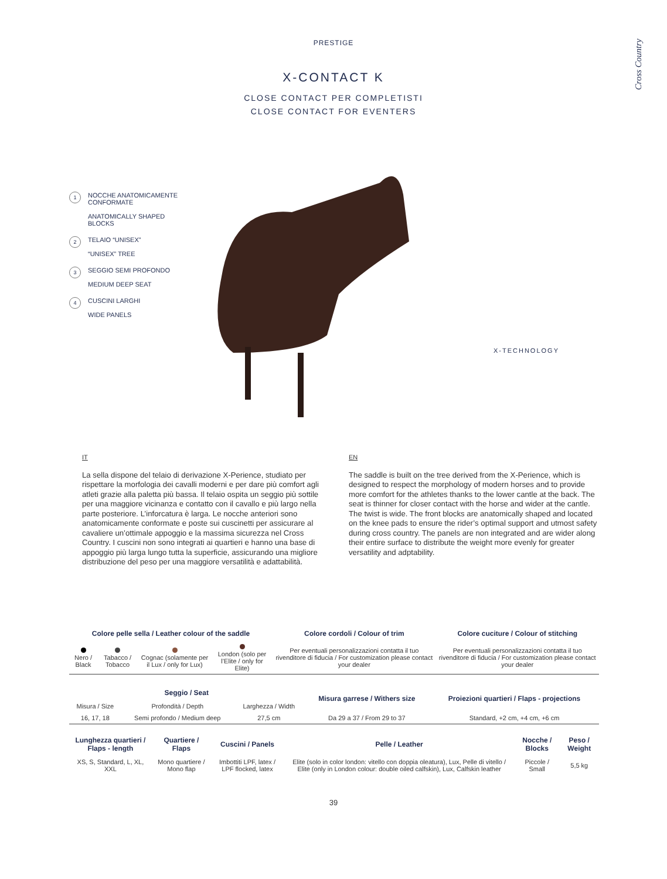Cross Country
PRESTIGE
X-CONTACT K
CLOSE CONTACT PER COMPLETISTI
CLOSE CONTACT FOR EVENTERS
1 NOCCHE ANATOMICAMENTE CONFORMATE
ANATOMICALLY SHAPED BLOCKS
2 TELAIO “UNISEX”
“UNISEX” TREE
3 SEGGIO SEMI PROFONDO
MEDIUM DEEP SEAT
4 CUSCINI LARGHI
WIDE PANELS
X-TECHNOLOGY
IT
La sella dispone del telaio di derivazione X-Perience, studiato per rispettare la morfologia dei cavalli moderni e per dare più comfort agli atleti grazie alla paletta più bassa. Il telaio ospita un seggio più sottile per una maggiore vicinanza e contatto con il cavallo e più largo nella parte posteriore. L’inforcatura è larga. Le nocche anteriori sono anatomicamente conformate e poste sui cuscinetti per assicurare al cavaliere un’ottimale appoggio e la massima sicurezza nel Cross Country. I cuscini non sono integrati ai quartieri e hanno una base di appoggio più larga lungo tutta la superficie, assicurando una migliore distribuzione del peso per una maggiore versatilità e adattabilità.
EN
The saddle is built on the tree derived from the X-Perience, which is designed to respect the morphology of modern horses and to provide more comfort for the athletes thanks to the lower cantle at the back. The seat is thinner for closer contact with the horse and wider at the cantle. The twist is wide. The front blocks are anatomically shaped and located on the knee pads to ensure the rider’s optimal support and utmost safety during cross country. The panels are non integrated and are wider along their entire surface to distribute the weight more evenly for greater versatility and adptability.
| Colore pelle sella / Leather colour of the saddle | | | | Colore cordoli / Colour of trim | Colore cuciture / Colour of stitching |
| --- | --- | --- | --- | --- | --- |
| Nero / Black | Tabacco / Tobacco | Cognac (solamente per il Lux / only for Lux) | London (solo per l’Elite / only for Elite) | Per eventuali personalizzazioni contatta il tuo rivenditore di fiducia / For customization please contact your dealer | Per eventuali personalizzazioni contatta il tuo rivenditore di fiducia / For customization please contact your dealer |
| Seggio / Seat | | | Misura garrese / Withers size | Proiezioni quartieri / Flaps - projections |
| --- | --- | --- | --- | --- |
| Misura / Size | Profondità / Depth | Larghezza / Width | | |
| 16, 17, 18 | Semi profondo / Medium deep | 27,5 cm | Da 29 a 37 / From 29 to 37 | Standard, +2 cm, +4 cm, +6 cm |
| Lunghezza quartieri / Flaps - length | Quartiere / Flaps | Cuscini / Panels | Pelle / Leather | Nocche / Blocks | Peso / Weight |
| --- | --- | --- | --- | --- | --- |
| XS, S, Standard, L, XL, XXL | Mono quartiere / Mono flap | Imbottiti LPF, latex / LPF flocked, latex | Elite (solo in color london: vitello con doppia oleatura), Lux, Pelle di vitello / Elite (only in London colour: double oiled calfskin), Lux, Calfskin leather | Piccole / Small | 5,5 kg |
39